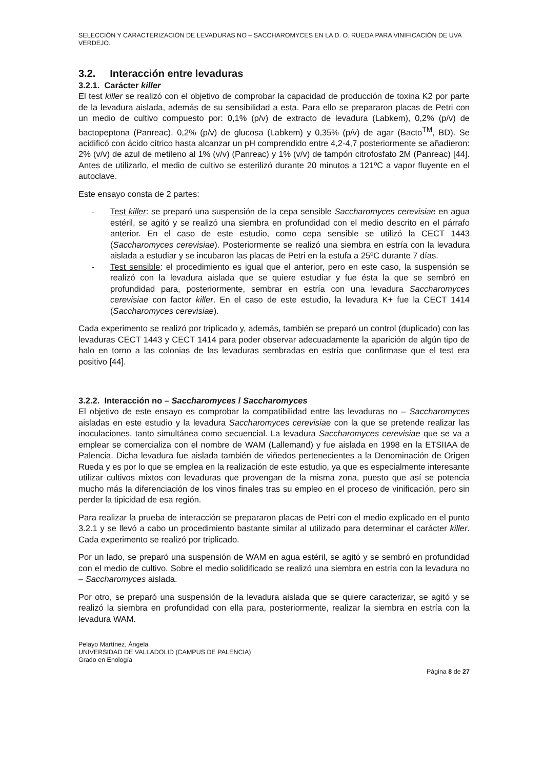SELECCIÓN Y CARACTERIZACIÓN DE LEVADURAS NO – SACCHAROMYCES EN LA D. O. RUEDA PARA VINIFICACIÓN DE UVA VERDEJO.
3.2. Interacción entre levaduras
3.2.1. Carácter killer
El test killer se realizó con el objetivo de comprobar la capacidad de producción de toxina K2 por parte de la levadura aislada, además de su sensibilidad a esta. Para ello se prepararon placas de Petri con un medio de cultivo compuesto por: 0,1% (p/v) de extracto de levadura (Labkem), 0,2% (p/v) de bactopeptona (Panreac), 0,2% (p/v) de glucosa (Labkem) y 0,35% (p/v) de agar (Bacto<sup>TM</sup>, BD). Se acidificó con ácido cítrico hasta alcanzar un pH comprendido entre 4,2-4,7 posteriormente se añadieron: 2% (v/v) de azul de metileno al 1% (v/v) (Panreac) y 1% (v/v) de tampón citrofosfato 2M (Panreac) [44]. Antes de utilizarlo, el medio de cultivo se esterilizó durante 20 minutos a 121ºC a vapor fluyente en el autoclave.
Este ensayo consta de 2 partes:
- Test killer: se preparó una suspensión de la cepa sensible Saccharomyces cerevisiae en agua estéril, se agitó y se realizó una siembra en profundidad con el medio descrito en el párrafo anterior. En el caso de este estudio, como cepa sensible se utilizó la CECT 1443 (Saccharomyces cerevisiae). Posteriormente se realizó una siembra en estría con la levadura aislada a estudiar y se incubaron las placas de Petri en la estufa a 25ºC durante 7 días.
- Test sensible: el procedimiento es igual que el anterior, pero en este caso, la suspensión se realizó con la levadura aislada que se quiere estudiar y fue ésta la que se sembró en profundidad para, posteriormente, sembrar en estría con una levadura Saccharomyces cerevisiae con factor killer. En el caso de este estudio, la levadura K+ fue la CECT 1414 (Saccharomyces cerevisiae).
Cada experimento se realizó por triplicado y, además, también se preparó un control (duplicado) con las levaduras CECT 1443 y CECT 1414 para poder observar adecuadamente la aparición de algún tipo de halo en torno a las colonias de las levaduras sembradas en estría que confirmase que el test era positivo [44].
3.2.2. Interacción no – Saccharomyces / Saccharomyces
El objetivo de este ensayo es comprobar la compatibilidad entre las levaduras no – Saccharomyces aisladas en este estudio y la levadura Saccharomyces cerevisiae con la que se pretende realizar las inoculaciones, tanto simultánea como secuencial. La levadura Saccharomyces cerevisiae que se va a emplear se comercializa con el nombre de WAM (Lallemand) y fue aislada en 1998 en la ETSIIAA de Palencia. Dicha levadura fue aislada también de viñedos pertenecientes a la Denominación de Origen Rueda y es por lo que se emplea en la realización de este estudio, ya que es especialmente interesante utilizar cultivos mixtos con levaduras que provengan de la misma zona, puesto que así se potencia mucho más la diferenciación de los vinos finales tras su empleo en el proceso de vinificación, pero sin perder la tipicidad de esa región.
Para realizar la prueba de interacción se prepararon placas de Petri con el medio explicado en el punto 3.2.1 y se llevó a cabo un procedimiento bastante similar al utilizado para determinar el carácter killer. Cada experimento se realizó por triplicado.
Por un lado, se preparó una suspensión de WAM en agua estéril, se agitó y se sembró en profundidad con el medio de cultivo. Sobre el medio solidificado se realizó una siembra en estría con la levadura no – Saccharomyces aislada.
Por otro, se preparó una suspensión de la levadura aislada que se quiere caracterizar, se agitó y se realizó la siembra en profundidad con ella para, posteriormente, realizar la siembra en estría con la levadura WAM.
Pelayo Martínez, Ángela
UNIVERSIDAD DE VALLADOLID (CAMPUS DE PALENCIA)
Grado en Enología
Página 8 de 27